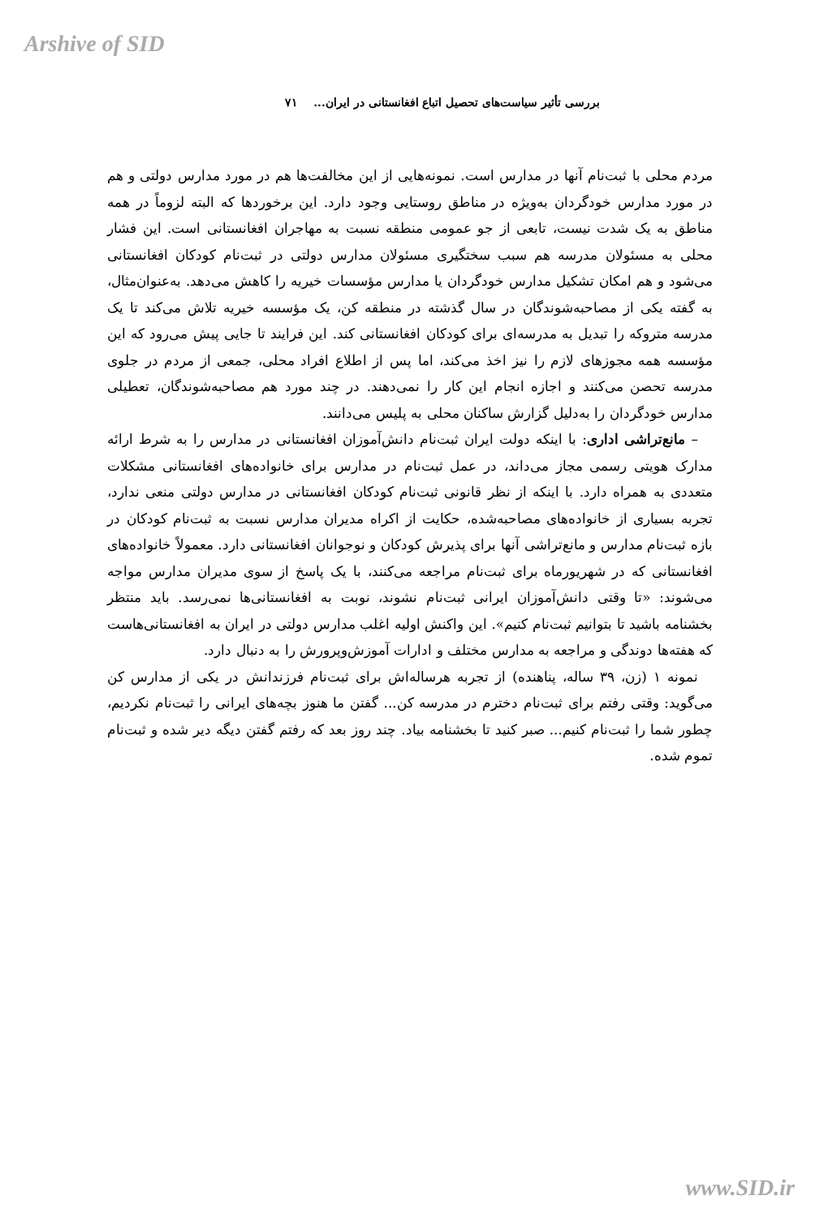Arshive of SID
بررسی تأثیر سیاست‌های تحصیل اتباع افغانستانی در ایران... ۷۱
مردم محلی با ثبت‌نام آنها در مدارس است. نمونه‌هایی از این مخالفت‌ها هم در مورد مدارس دولتی و هم در مورد مدارس خودگردان به‌ویژه در مناطق روستایی وجود دارد. این برخوردها که البته لزوماً در همه مناطق به یک شدت نیست، تابعی از جو عمومی منطقه نسبت به مهاجران افغانستانی است. این فشار محلی به مسئولان مدرسه هم سبب سختگیری مسئولان مدارس دولتی در ثبت‌نام کودکان افغانستانی می‌شود و هم امکان تشکیل مدارس خودگردان یا مدارس مؤسسات خیریه را کاهش می‌دهد. به‌عنوان‌مثال، به گفته یکی از مصاحبه‌شوندگان در سال گذشته در منطقه کن، یک مؤسسه خیریه تلاش می‌کند تا یک مدرسه متروکه را تبدیل به مدرسه‌ای برای کودکان افغانستانی کند. این فرایند تا جایی پیش می‌رود که این مؤسسه همه مجوزهای لازم را نیز اخذ می‌کند، اما پس از اطلاع افراد محلی، جمعی از مردم در جلوی مدرسه تحصن می‌کنند و اجازه انجام این کار را نمی‌دهند. در چند مورد هم مصاحبه‌شوندگان، تعطیلی مدارس خودگردان را به‌دلیل گزارش ساکنان محلی به پلیس می‌دانند.
– مانع‌تراشی اداری: با اینکه دولت ایران ثبت‌نام دانش‌آموزان افغانستانی در مدارس را به شرط ارائه مدارک هویتی رسمی مجاز می‌داند، در عمل ثبت‌نام در مدارس برای خانواده‌های افغانستانی مشکلات متعددی به همراه دارد. با اینکه از نظر قانونی ثبت‌نام کودکان افغانستانی در مدارس دولتی منعی ندارد، تجربه بسیاری از خانواده‌های مصاحبه‌شده، حکایت از اکراه مدیران مدارس نسبت به ثبت‌نام کودکان در بازه ثبت‌نام مدارس و مانع‌تراشی آنها برای پذیرش کودکان و نوجوانان افغانستانی دارد. معمولاً خانواده‌های افغانستانی که در شهریورماه برای ثبت‌نام مراجعه می‌کنند، با یک پاسخ از سوی مدیران مدارس مواجه می‌شوند: «تا وقتی دانش‌آموزان ایرانی ثبت‌نام نشوند، نوبت به افغانستانی‌ها نمی‌رسد. باید منتظر بخشنامه باشید تا بتوانیم ثبت‌نام کنیم». این واکنش اولیه اغلب مدارس دولتی در ایران به افغانستانی‌هاست که هفته‌ها دوندگی و مراجعه به مدارس مختلف و ادارات آموزش‌وپرورش را به دنبال دارد.
نمونه ۱ (زن، ۳۹ ساله، پناهنده) از تجربه هرساله‌اش برای ثبت‌نام فرزندانش در یکی از مدارس کن می‌گوید: وقتی رفتم برای ثبت‌نام دخترم در مدرسه کن... گفتن ما هنوز بچه‌های ایرانی را ثبت‌نام نکردیم، چطور شما را ثبت‌نام کنیم... صبر کنید تا بخشنامه بیاد. چند روز بعد که رفتم گفتن دیگه دیر شده و ثبت‌نام تموم شده.
www.SID.ir